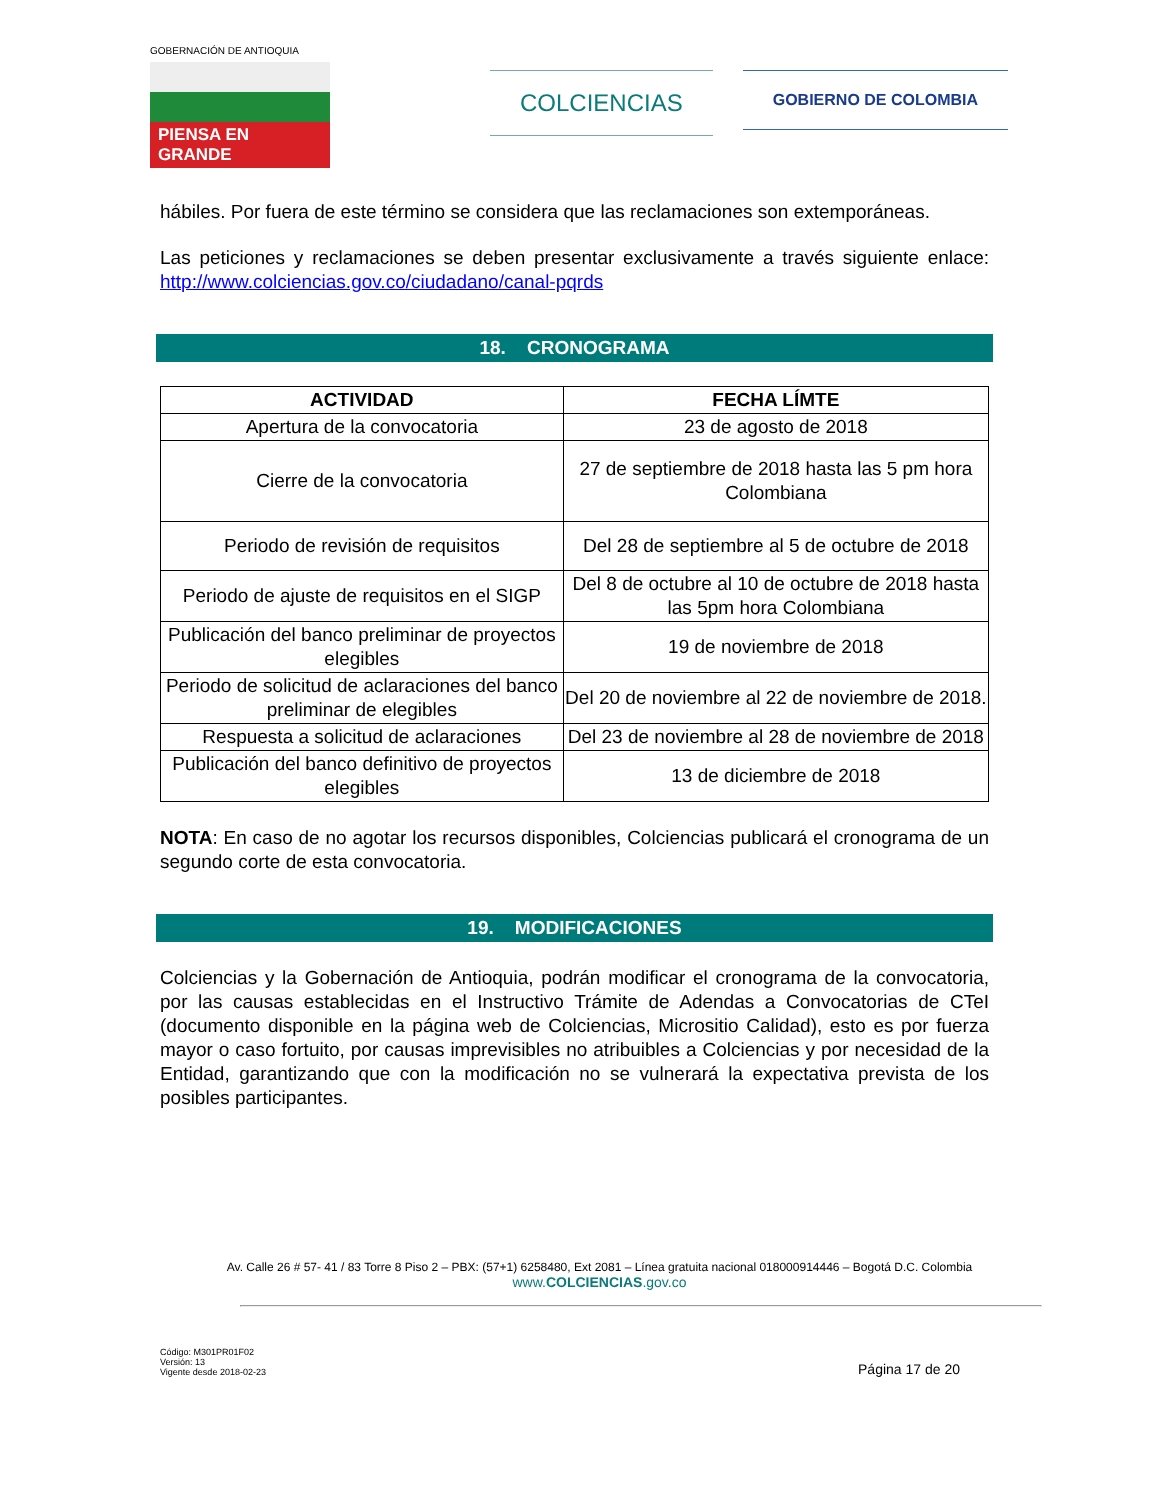GOBERNACIÓN DE ANTIOQUIA
PIENSA EN GRANDE
COLCIENCIAS
GOBIERNO DE COLOMBIA
hábiles. Por fuera de este término se considera que las reclamaciones son extemporáneas.
Las peticiones y reclamaciones se deben presentar exclusivamente a través siguiente enlace: http://www.colciencias.gov.co/ciudadano/canal-pqrds
18. CRONOGRAMA
| ACTIVIDAD | FECHA LÍMTE |
| --- | --- |
| Apertura de la convocatoria | 23 de agosto de 2018 |
| Cierre de la convocatoria | 27 de septiembre de 2018 hasta las 5 pm hora Colombiana |
| Periodo de revisión de requisitos | Del 28 de septiembre al 5 de octubre de 2018 |
| Periodo de ajuste de requisitos en el SIGP | Del 8 de octubre al 10 de octubre de 2018 hasta las 5pm hora Colombiana |
| Publicación del banco preliminar de proyectos elegibles | 19 de noviembre de 2018 |
| Periodo de solicitud de aclaraciones del banco preliminar de elegibles | Del 20 de noviembre al 22 de noviembre de 2018. |
| Respuesta a solicitud de aclaraciones | Del 23 de noviembre al 28 de noviembre de 2018 |
| Publicación del banco definitivo de proyectos elegibles | 13 de diciembre de 2018 |
NOTA: En caso de no agotar los recursos disponibles, Colciencias publicará el cronograma de un segundo corte de esta convocatoria.
19. MODIFICACIONES
Colciencias y la Gobernación de Antioquia, podrán modificar el cronograma de la convocatoria, por las causas establecidas en el Instructivo Trámite de Adendas a Convocatorias de CTeI (documento disponible en la página web de Colciencias, Micrositio Calidad), esto es por fuerza mayor o caso fortuito, por causas imprevisibles no atribuibles a Colciencias y por necesidad de la Entidad, garantizando que con la modificación no se vulnerará la expectativa prevista de los posibles participantes.
Av. Calle 26 # 57- 41 / 83 Torre 8 Piso 2 – PBX: (57+1) 6258480, Ext 2081 – Línea gratuita nacional 018000914446 – Bogotá D.C. Colombia
www.COLCIENCIAS.gov.co
Código: M301PR01F02
Versión: 13
Vigente desde 2018-02-23
Página 17 de 20